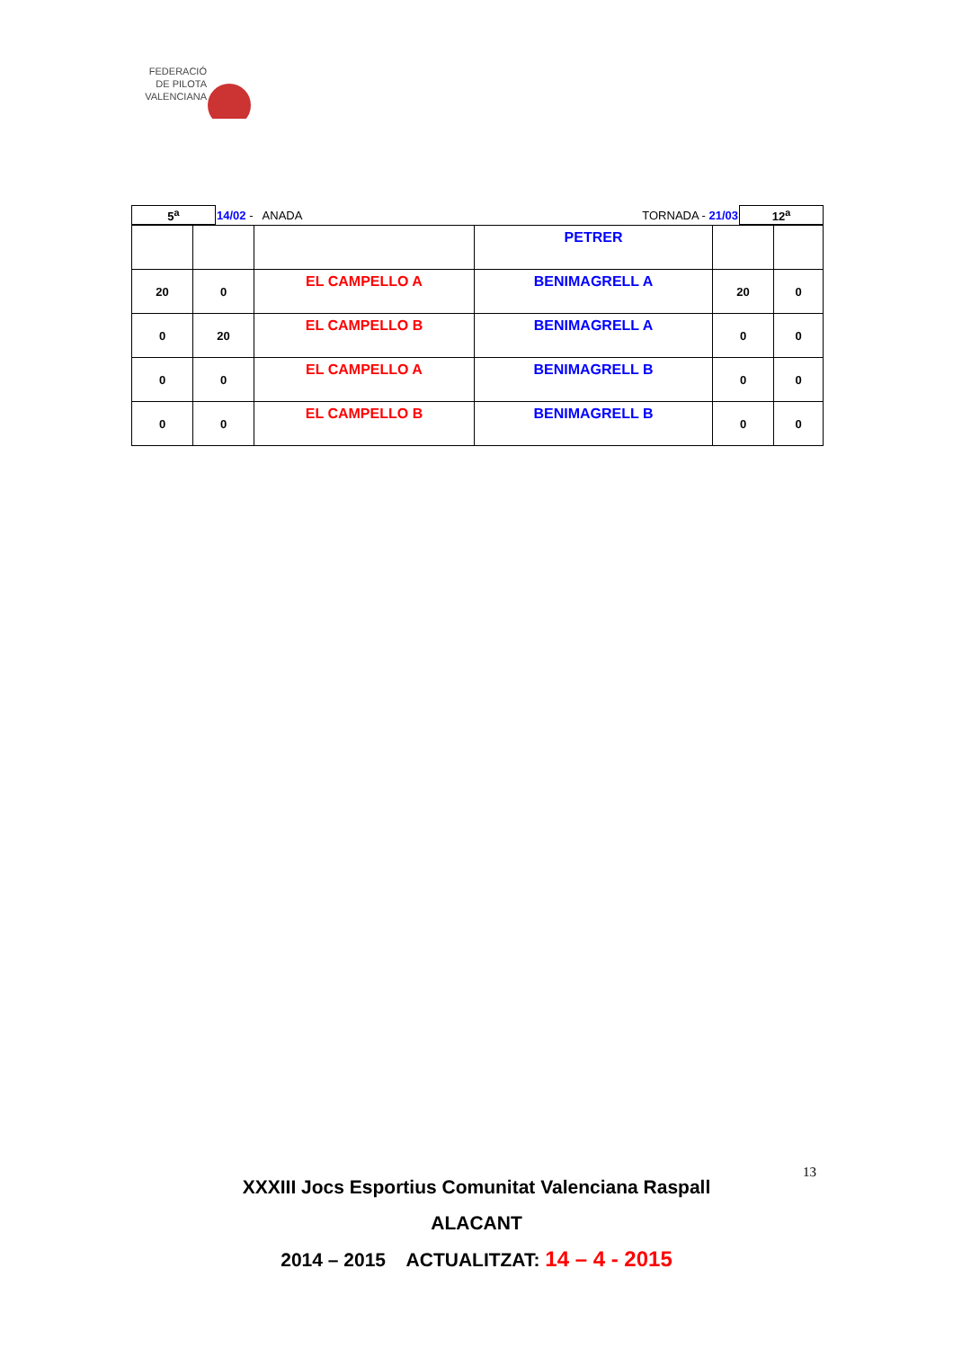FEDERACIÓ
DE PILOTA
VALENCIANA
| 5<sup>a</sup> | 14/02 - ANADA | TORNADA - 21/03 | 12<sup>a</sup> |
| | | | PETRER | | |
| 20 | 0 | EL CAMPELLO A | BENIMAGRELL A | 20 | 0 |
| 0 | 20 | EL CAMPELLO B | BENIMAGRELL A | 0 | 0 |
| 0 | 0 | EL CAMPELLO A | BENIMAGRELL B | 0 | 0 |
| 0 | 0 | EL CAMPELLO B | BENIMAGRELL B | 0 | 0 |
13
XXXIII Jocs Esportius Comunitat Valenciana Raspall
ALACANT
2014 – 2015 ACTUALITZAT: 14 – 4 - 2015